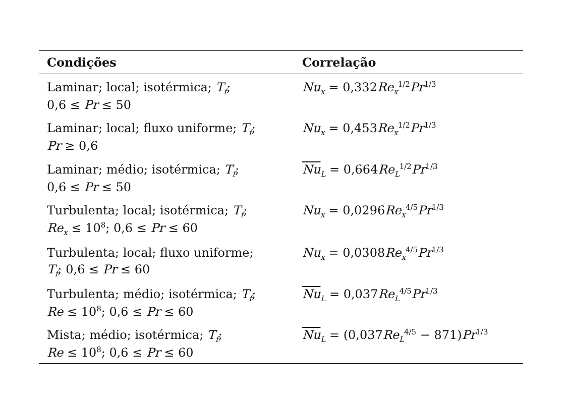| Condições | Correlação |
| --- | --- |
| Laminar; local; isotérmica; T<sub>f</sub> ; 0,6 ≤ Pr ≤ 50 | Nu<sub>x</sub> = 0,332 Re<sub>x</sub><sup>1/2</sup> Pr<sup>1/3</sup> |
| Laminar; local; fluxo uniforme; T<sub>f</sub> ; Pr ≥ 0,6 | Nu<sub>x</sub> = 0,453 Re<sub>x</sub><sup>1/2</sup> Pr<sup>1/3</sup> |
| Laminar; médio; isotérmica; T<sub>f</sub> ; 0,6 ≤ Pr ≤ 50 | Nu<sub>L</sub> = 0,664 Re<sub>L</sub><sup>1/2</sup> Pr<sup>1/3</sup> |
| Turbulenta; local; isotérmica; T<sub>f</sub> ; Re<sub>x</sub> ≤ 10<sup>8</sup>; 0,6 ≤ Pr ≤ 60 | Nu<sub>x</sub> = 0,0296 Re<sub>x</sub><sup>4/5</sup> Pr<sup>1/3</sup> |
| Turbulenta; local; fluxo uniforme; T<sub>f</sub> ; 0,6 ≤ Pr ≤ 60 | Nu<sub>x</sub> = 0,0308 Re<sub>x</sub><sup>4/5</sup> Pr<sup>1/3</sup> |
| Turbulenta; médio; isotérmica; T<sub>f</sub> ; Re ≤ 10<sup>8</sup>; 0,6 ≤ Pr ≤ 60 | Nu<sub>L</sub> = 0,037 Re<sub>L</sub><sup>4/5</sup> Pr<sup>1/3</sup> |
| Mista; médio; isotérmica; T<sub>f</sub> ; Re ≤ 10<sup>8</sup>; 0,6 ≤ Pr ≤ 60 | Nu<sub>L</sub> = (0,037 Re<sub>L</sub><sup>4/5</sup> − 871) Pr<sup>1/3</sup> |